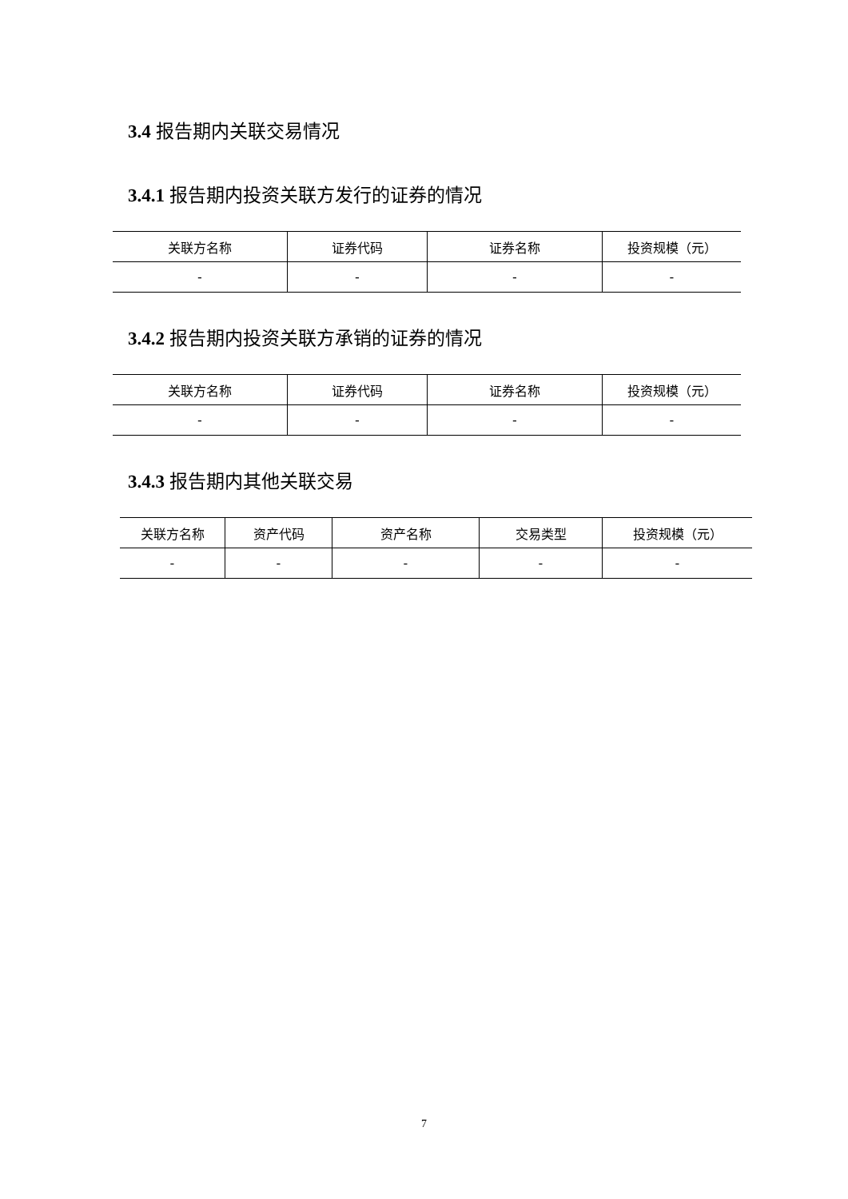3.4 报告期内关联交易情况
3.4.1 报告期内投资关联方发行的证券的情况
| 关联方名称 | 证券代码 | 证券名称 | 投资规模（元） |
| --- | --- | --- | --- |
| - | - | - | - |
3.4.2 报告期内投资关联方承销的证券的情况
| 关联方名称 | 证券代码 | 证券名称 | 投资规模（元） |
| --- | --- | --- | --- |
| - | - | - | - |
3.4.3 报告期内其他关联交易
| 关联方名称 | 资产代码 | 资产名称 | 交易类型 | 投资规模（元） |
| --- | --- | --- | --- | --- |
| - | - | - | - | - |
7